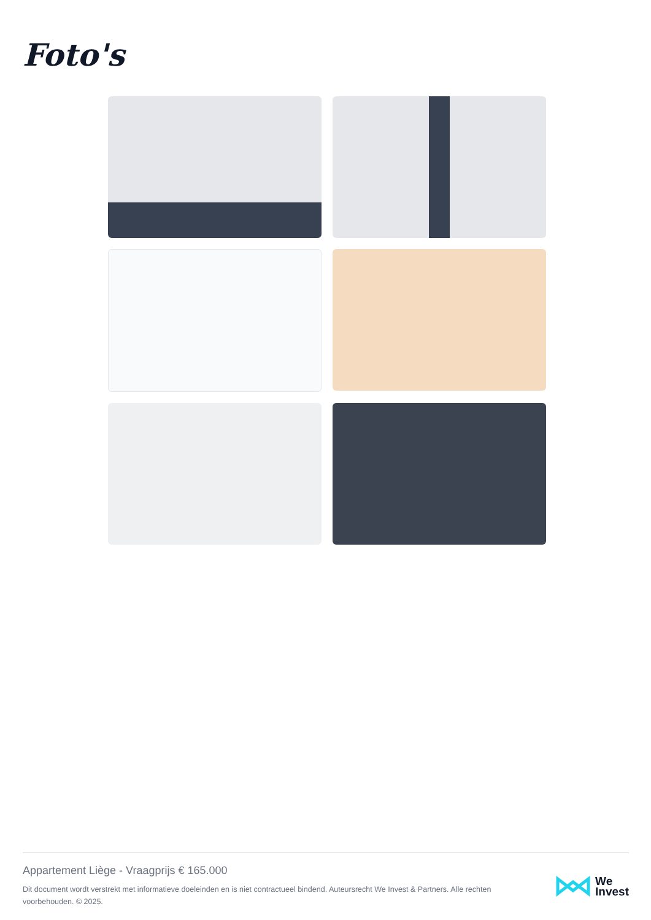Foto's
Appartement Liège - Vraagprijs € 165.000
Dit document wordt verstrekt met informatieve doeleinden en is niet contractueel bindend. Auteursrecht We Invest & Partners. Alle rechten voorbehouden. © 2025.
We
Invest